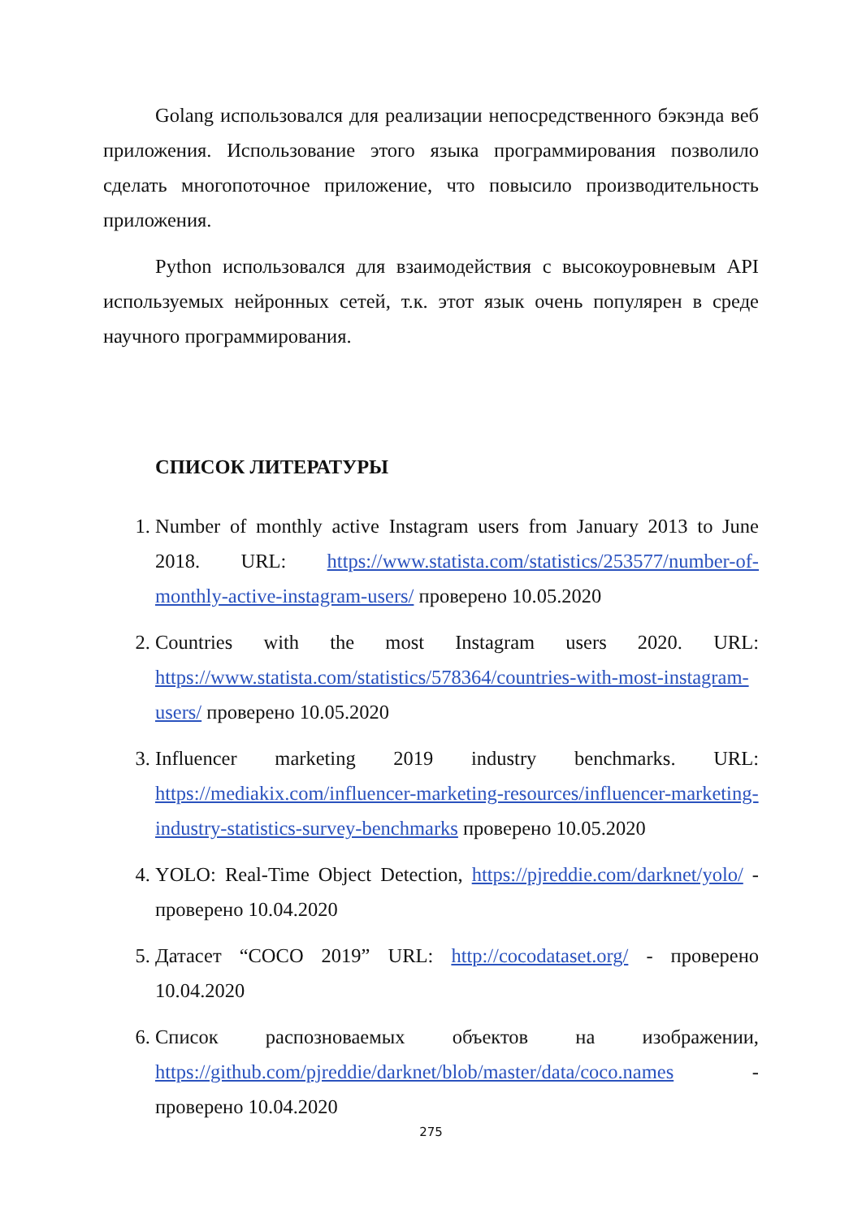Golang использовался для реализации непосредственного бэкэнда веб приложения. Использование этого языка программирования позволило сделать многопоточное приложение, что повысило производительность приложения.
Python использовался для взаимодействия с высокоуровневым API используемых нейронных сетей, т.к. этот язык очень популярен в среде научного программирования.
СПИСОК ЛИТЕРАТУРЫ
1. Number of monthly active Instagram users from January 2013 to June 2018. URL: https://www.statista.com/statistics/253577/number-of-monthly-active-instagram-users/ проверено 10.05.2020
2. Countries with the most Instagram users 2020. URL: https://www.statista.com/statistics/578364/countries-with-most-instagram-users/ проверено 10.05.2020
3. Influencer marketing 2019 industry benchmarks. URL: https://mediakix.com/influencer-marketing-resources/influencer-marketing-industry-statistics-survey-benchmarks проверено 10.05.2020
4. YOLO: Real-Time Object Detection, https://pjreddie.com/darknet/yolo/ - проверено 10.04.2020
5. Датасет “COCO 2019” URL: http://cocodataset.org/ - проверено 10.04.2020
6. Список распозноваемых объектов на изображении, https://github.com/pjreddie/darknet/blob/master/data/coco.names - проверено 10.04.2020
275